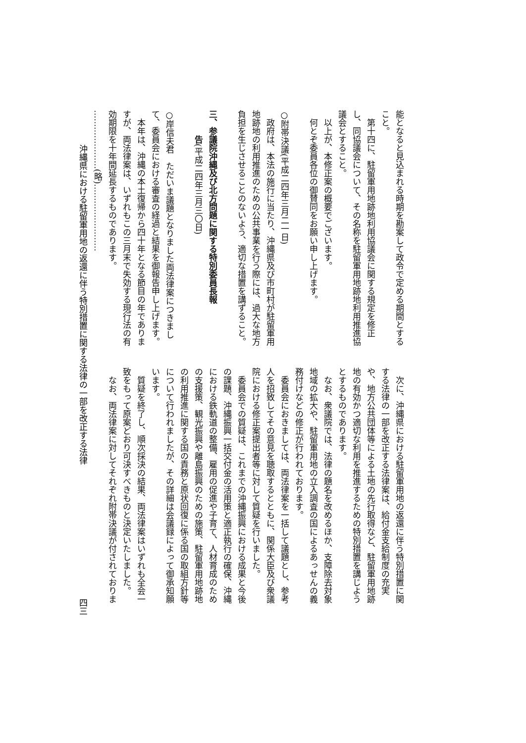能となると見込まれる時期を勘案して政令で定める期間とする
こと。
第十四に、駐留軍用地跡地利用協議会に関する規定を修正
し、同協議会について、その名称を駐留軍用地跡地利用推進協
議会とすること。
以上が、本修正案の概要でございます。
何とぞ委員各位の御賛同をお願い申し上げます。
○附帯決議(平成二四年三月二一日)
政府は、本法の施行に当たり、沖縄県及び市町村が駐留軍用
地跡地の利用推進のための公共事業を行う際には、過大な地方
負担を生じさせることのないよう、適切な措置を講ずること。
三、参議院沖縄及び北方問題に関する特別委員長報
告(平成二四年三月三〇日)
○岸信夫君　ただいま議題となりました両法律案につきまし
て、委員会における審査の経過と結果を御報告申し上げます。
本年は、沖縄の本土復帰から四十年となる節目の年でありま
すが、両法律案は、いずれもこの三月末で失効する現行法の有
効期限を十年間延長するものであります。
…………………(略)……………………
次に、沖縄県における駐留軍用地の返還に伴う特別措置に関
する法律の一部を改正する法律案は、給付金支給制度の充実
や、地方公共団体等による土地の先行取得など、駐留軍用地跡
地の有効かつ適切な利用を推進するための特別措置を講じよう
とするものであります。
なお、衆議院では、法律の題名を改めるほか、支障除去対象
地域の拡大や、駐留軍用地の立入調査の国によるあっせんの義
務付けなどの修正が行われております。
委員会におきましては、両法律案を一括して議題とし、参考
人を招致してその意見を聴取するとともに、関係大臣及び衆議
院における修正案提出者等に対して質疑を行いました。
委員会での質疑は、これまでの沖縄振興における成果と今後
の課題、沖縄振興一括交付金の活用策と適正執行の確保、沖縄
における鉄軌道の整備、雇用の促進や子育て、人材育成のため
の支援策、観光振興や離島振興のための施策、駐留軍用地跡地
の利用推進に関する国の責務と原状回復に係る国の取組方針等
について行われましたが、その詳細は会議録によって御承知願
います。
質疑を終了し、順次採決の結果、両法律案はいずれも全会一
致をもって原案どおり可決すべきものと決定いたしました。
なお、両法律案に対してそれぞれ附帯決議が付されておりま
沖縄県における駐留軍用地の返還に伴う特別措置に関する法律の一部を改正する法律 四三